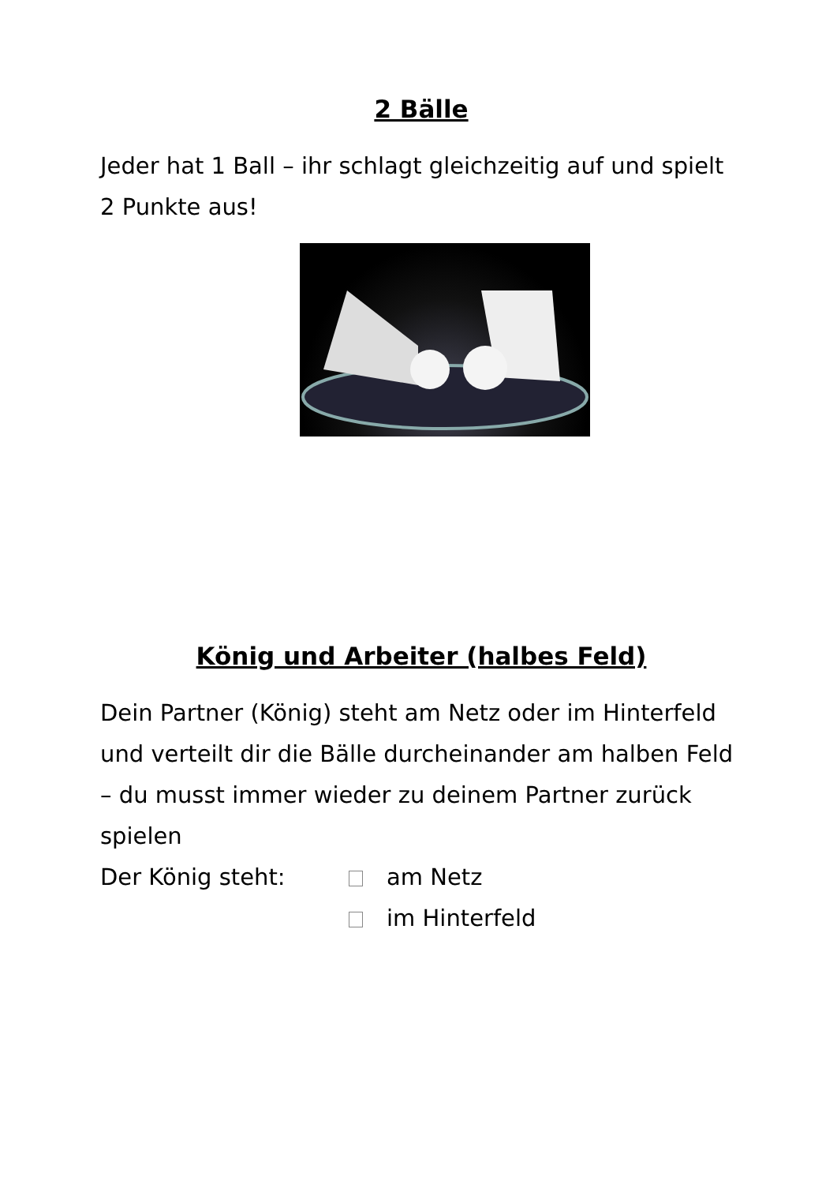2 Bälle
Jeder hat 1 Ball – ihr schlagt gleichzeitig auf und spielt 2 Punkte aus!
König und Arbeiter (halbes Feld)
Dein Partner (König) steht am Netz oder im Hinterfeld und verteilt dir die Bälle durcheinander am halben Feld – du musst immer wieder zu deinem Partner zurück spielen
Der König steht: am Netz
im Hinterfeld